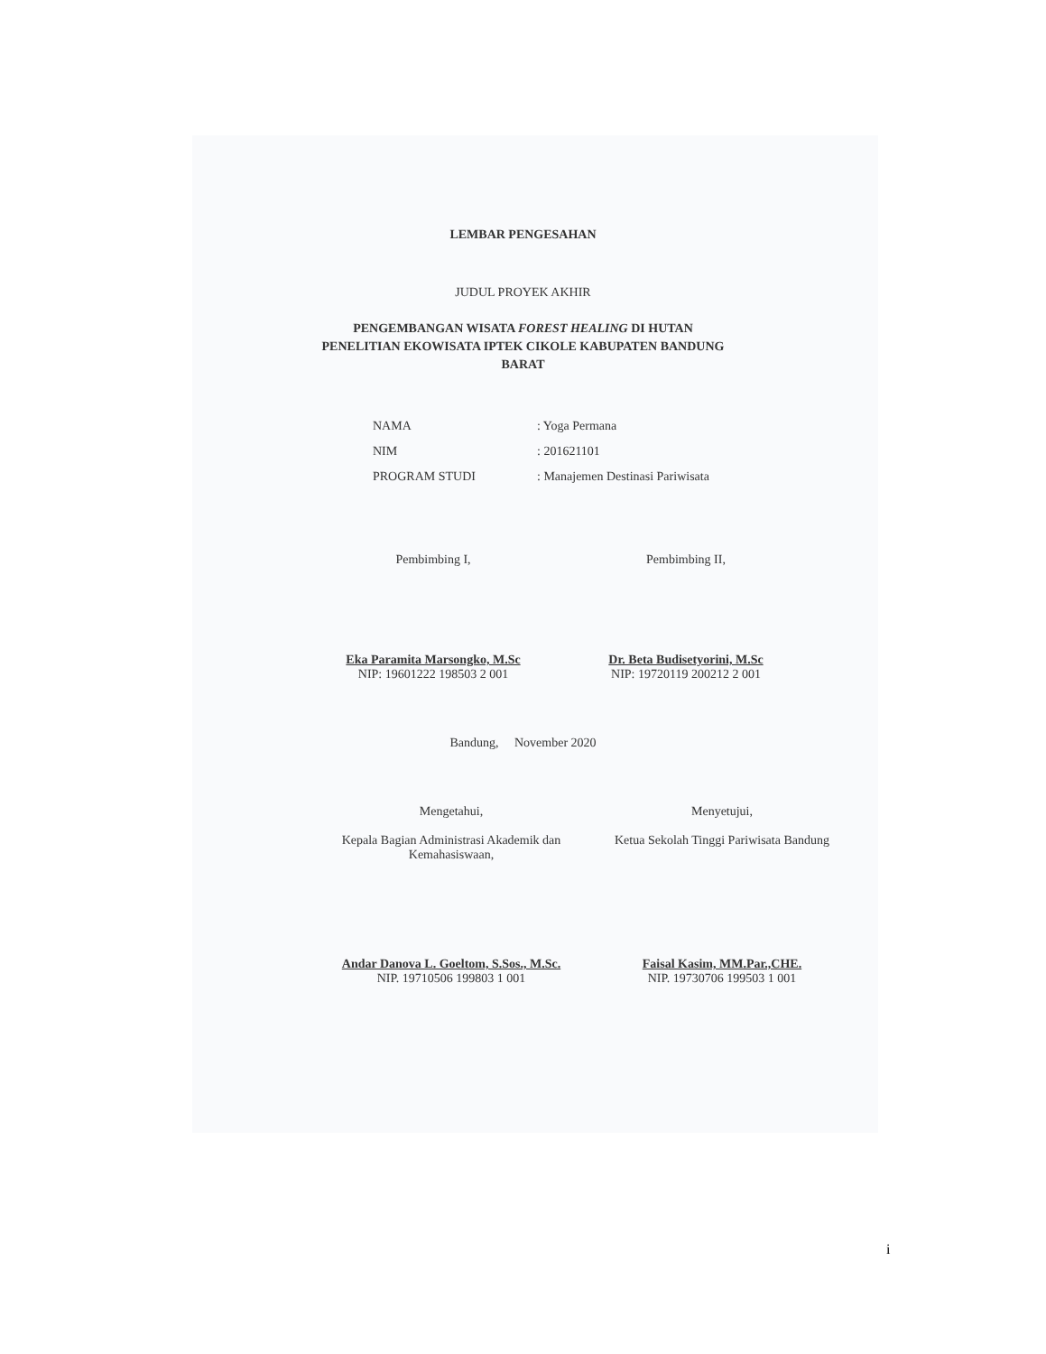LEMBAR PENGESAHAN
JUDUL PROYEK AKHIR
PENGEMBANGAN WISATA FOREST HEALING DI HUTAN
PENELITIAN EKOWISATA IPTEK CIKOLE KABUPATEN BANDUNG
BARAT
| NAMA | : Yoga Permana |
| NIM | : 201621101 |
| PROGRAM STUDI | : Manajemen Destinasi Pariwisata |
Pembimbing I,
Eka Paramita Marsongko, M.Sc
NIP: 19601222 198503 2 001
Pembimbing II,
Dr. Beta Budisetyorini, M.Sc
NIP: 19720119 200212 2 001
Bandung, November 2020
Mengetahui,
Kepala Bagian Administrasi Akademik dan
Kemahasiswaan,
Andar Danova L. Goeltom, S.Sos., M.Sc.
NIP. 19710506 199803 1 001
Menyetujui,
Ketua Sekolah Tinggi Pariwisata Bandung
Faisal Kasim, MM.Par.,CHE.
NIP. 19730706 199503 1 001
i